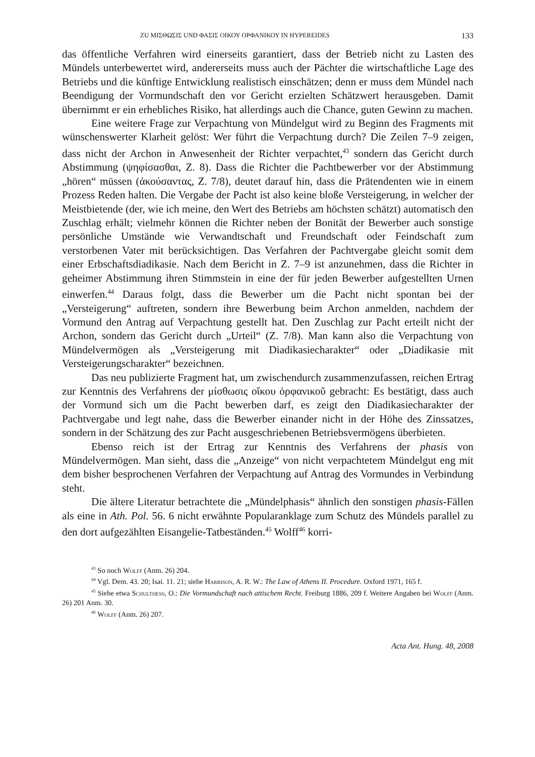ZU ΜΙΣΘΩΣΙΣ UND ΦΑΣΙΣ ΟΙΚΟΥ ΟΡΦΑΝΙΚΟΥ IN HYPEREIDES 133
das öffentliche Verfahren wird einerseits garantiert, dass der Betrieb nicht zu Lasten des Mündels unterbewertet wird, andererseits muss auch der Pächter die wirtschaftliche Lage des Betriebs und die künftige Entwicklung realistisch einschätzen; denn er muss dem Mündel nach Beendigung der Vormundschaft den vor Gericht erzielten Schätzwert herausgeben. Damit übernimmt er ein erhebliches Risiko, hat allerdings auch die Chance, guten Gewinn zu machen.
Eine weitere Frage zur Verpachtung von Mündelgut wird zu Beginn des Fragments mit wünschenswerter Klarheit gelöst: Wer führt die Verpachtung durch? Die Zeilen 7–9 zeigen, dass nicht der Archon in Anwesenheit der Richter verpachtet,<sup>43</sup> sondern das Gericht durch Abstimmung (ψηφίσασθαι, Z. 8). Dass die Richter die Pachtbewerber vor der Abstimmung „hören“ müssen (ἀκούσαντας, Z. 7/8), deutet darauf hin, dass die Prätendenten wie in einem Prozess Reden halten. Die Vergabe der Pacht ist also keine bloße Versteigerung, in welcher der Meistbietende (der, wie ich meine, den Wert des Betriebs am höchsten schätzt) automatisch den Zuschlag erhält; vielmehr können die Richter neben der Bonität der Bewerber auch sonstige persönliche Umstände wie Verwandtschaft und Freundschaft oder Feindschaft zum verstorbenen Vater mit berücksichtigen. Das Verfahren der Pachtvergabe gleicht somit dem einer Erbschaftsdiadikasie. Nach dem Bericht in Z. 7–9 ist anzunehmen, dass die Richter in geheimer Abstimmung ihren Stimmstein in eine der für jeden Bewerber aufgestellten Urnen einwerfen.<sup>44</sup> Daraus folgt, dass die Bewerber um die Pacht nicht spontan bei der „Versteigerung“ auftreten, sondern ihre Bewerbung beim Archon anmelden, nachdem der Vormund den Antrag auf Verpachtung gestellt hat. Den Zuschlag zur Pacht erteilt nicht der Archon, sondern das Gericht durch „Urteil“ (Z. 7/8). Man kann also die Verpachtung von Mündelvermögen als „Versteigerung mit Diadikasiecharakter“ oder „Diadikasie mit Versteigerungscharakter“ bezeichnen.
Das neu publizierte Fragment hat, um zwischendurch zusammenzufassen, reichen Ertrag zur Kenntnis des Verfahrens der μίσθωσις οἴκου ὀρφανικοῦ gebracht: Es bestätigt, dass auch der Vormund sich um die Pacht bewerben darf, es zeigt den Diadikasiecharakter der Pachtvergabe und legt nahe, dass die Bewerber einander nicht in der Höhe des Zinssatzes, sondern in der Schätzung des zur Pacht ausgeschriebenen Betriebsvermögens überbieten.
Ebenso reich ist der Ertrag zur Kenntnis des Verfahrens der phasis von Mündelvermögen. Man sieht, dass die „Anzeige“ von nicht verpachtetem Mündelgut eng mit dem bisher besprochenen Verfahren der Verpachtung auf Antrag des Vormundes in Verbindung steht.
Die ältere Literatur betrachtete die „Mündelphasis“ ähnlich den sonstigen phasis-Fällen als eine in Ath. Pol. 56. 6 nicht erwähnte Popularanklage zum Schutz des Mündels parallel zu den dort aufgezählten Eisangelie-Tatbeständen.<sup>45</sup> Wolff<sup>46</sup> korri-
<sup>43</sup> So noch Wolff (Anm. 26) 204.
<sup>44</sup> Vgl. Dem. 43. 20; Isai. 11. 21; siehe Harrison, A. R. W.: The Law of Athens II. Procedure. Oxford 1971, 165 f.
<sup>45</sup> Siehe etwa Schulthess, O.: Die Vormundschaft nach attischem Recht. Freiburg 1886, 209 f. Weitere Angaben bei Wolff (Anm. 26) 201 Anm. 30.
<sup>46</sup> Wolff (Anm. 26) 207.
Acta Ant. Hung. 48, 2008